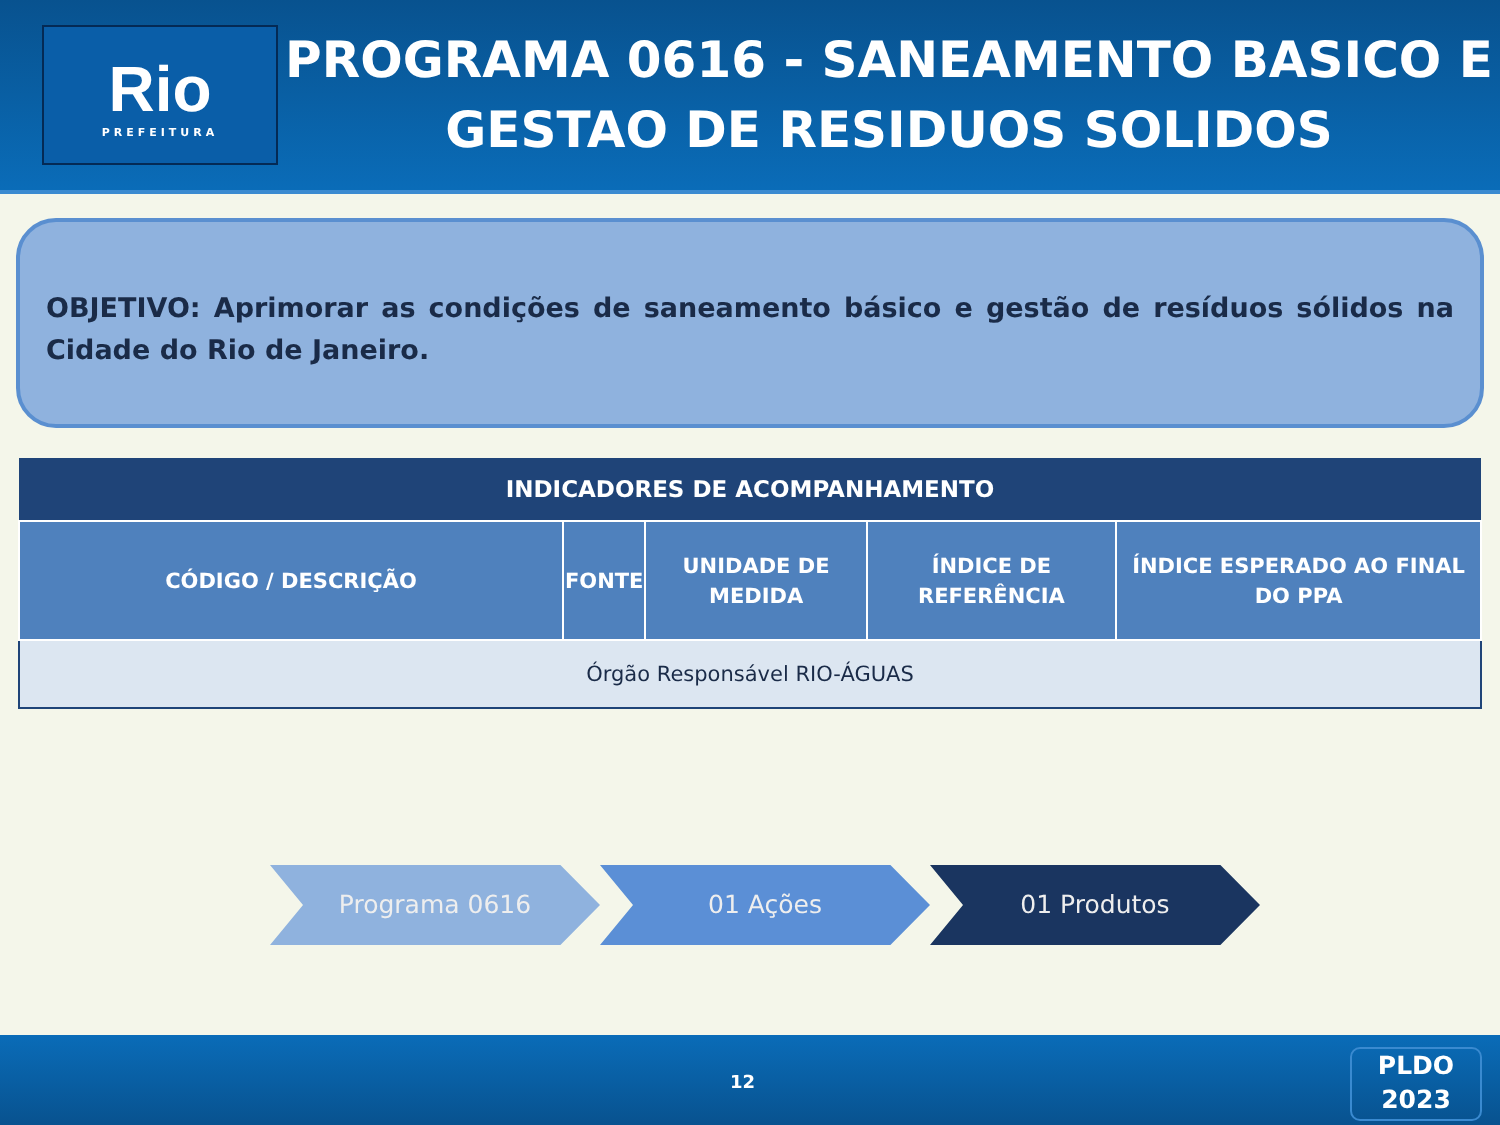Rio
PREFEITURA
PROGRAMA 0616 - SANEAMENTO BASICO E GESTAO DE RESIDUOS SOLIDOS
OBJETIVO: Aprimorar as condições de saneamento básico e gestão de resíduos sólidos na Cidade do Rio de Janeiro.
| INDICADORES DE ACOMPANHAMENTO | | | | |
| --- | --- | --- | --- | --- |
| CÓDIGO / DESCRIÇÃO | FONTE | UNIDADE DE MEDIDA | ÍNDICE DE REFERÊNCIA | ÍNDICE ESPERADO AO FINAL DO PPA |
| Órgão Responsável RIO-ÁGUAS | | | | |
Programa 0616 01 Ações 01 Produtos
12
PLDO
2023